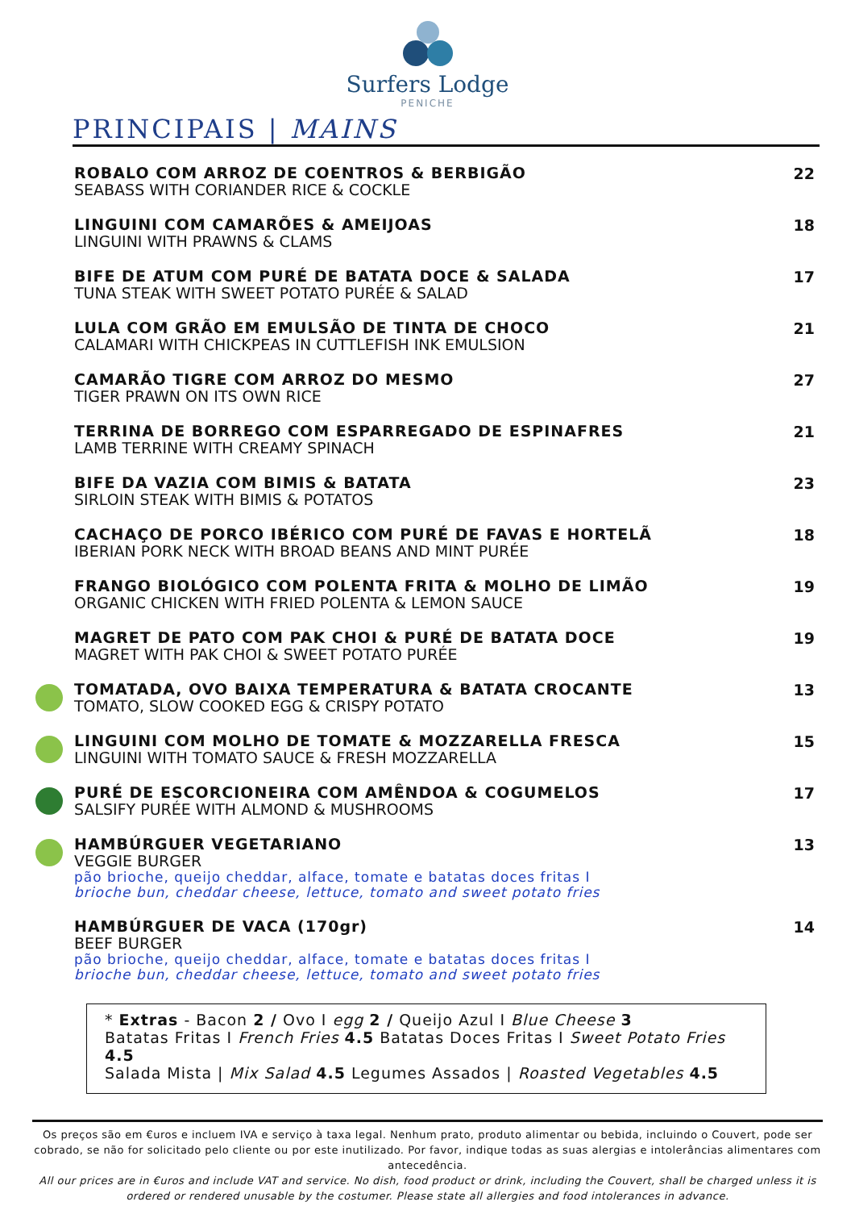Surfers Lodge
PENICHE
PRINCIPAIS | MAINS
ROBALO COM ARROZ DE COENTROS & BERBIGÃO
SEABASS WITH CORIANDER RICE & COCKLE
22
LINGUINI COM CAMARÕES & AMEIJOAS
LINGUINI WITH PRAWNS & CLAMS
18
BIFE DE ATUM COM PURÉ DE BATATA DOCE & SALADA
TUNA STEAK WITH SWEET POTATO PURÉE & SALAD
17
LULA COM GRÃO EM EMULSÃO DE TINTA DE CHOCO
CALAMARI WITH CHICKPEAS IN CUTTLEFISH INK EMULSION
21
CAMARÃO TIGRE COM ARROZ DO MESMO
TIGER PRAWN ON ITS OWN RICE
27
TERRINA DE BORREGO COM ESPARREGADO DE ESPINAFRES
LAMB TERRINE WITH CREAMY SPINACH
21
BIFE DA VAZIA COM BIMIS & BATATA
SIRLOIN STEAK WITH BIMIS & POTATOS
23
CACHAÇO DE PORCO IBÉRICO COM PURÉ DE FAVAS E HORTELÃ
IBERIAN PORK NECK WITH BROAD BEANS AND MINT PURÉE
18
FRANGO BIOLÓGICO COM POLENTA FRITA & MOLHO DE LIMÃO
ORGANIC CHICKEN WITH FRIED POLENTA & LEMON SAUCE
19
MAGRET DE PATO COM PAK CHOI & PURÉ DE BATATA DOCE
MAGRET WITH PAK CHOI & SWEET POTATO PURÉE
19
TOMATADA, OVO BAIXA TEMPERATURA & BATATA CROCANTE
TOMATO, SLOW COOKED EGG & CRISPY POTATO
13
LINGUINI COM MOLHO DE TOMATE & MOZZARELLA FRESCA
LINGUINI WITH TOMATO SAUCE & FRESH MOZZARELLA
15
PURÉ DE ESCORCIONEIRA COM AMÊNDOA & COGUMELOS
SALSIFY PURÉE WITH ALMOND & MUSHROOMS
17
HAMBÚRGUER VEGETARIANO
VEGGIE BURGER
pão brioche, queijo cheddar, alface, tomate e batatas doces fritas I
brioche bun, cheddar cheese, lettuce, tomato and sweet potato fries
13
HAMBÚRGUER DE VACA (170gr)
BEEF BURGER
pão brioche, queijo cheddar, alface, tomate e batatas doces fritas I
brioche bun, cheddar cheese, lettuce, tomato and sweet potato fries
14
* Extras - Bacon 2 / Ovo I egg 2 / Queijo Azul I Blue Cheese 3
Batatas Fritas I French Fries 4.5 Batatas Doces Fritas I Sweet Potato Fries 4.5
Salada Mista | Mix Salad 4.5 Legumes Assados | Roasted Vegetables 4.5
Os preços são em €uros e incluem IVA e serviço à taxa legal. Nenhum prato, produto alimentar ou bebida, incluindo o Couvert, pode ser cobrado, se não for solicitado pelo cliente ou por este inutilizado. Por favor, indique todas as suas alergias e intolerâncias alimentares com antecedência.
All our prices are in €uros and include VAT and service. No dish, food product or drink, including the Couvert, shall be charged unless it is ordered or rendered unusable by the costumer. Please state all allergies and food intolerances in advance.